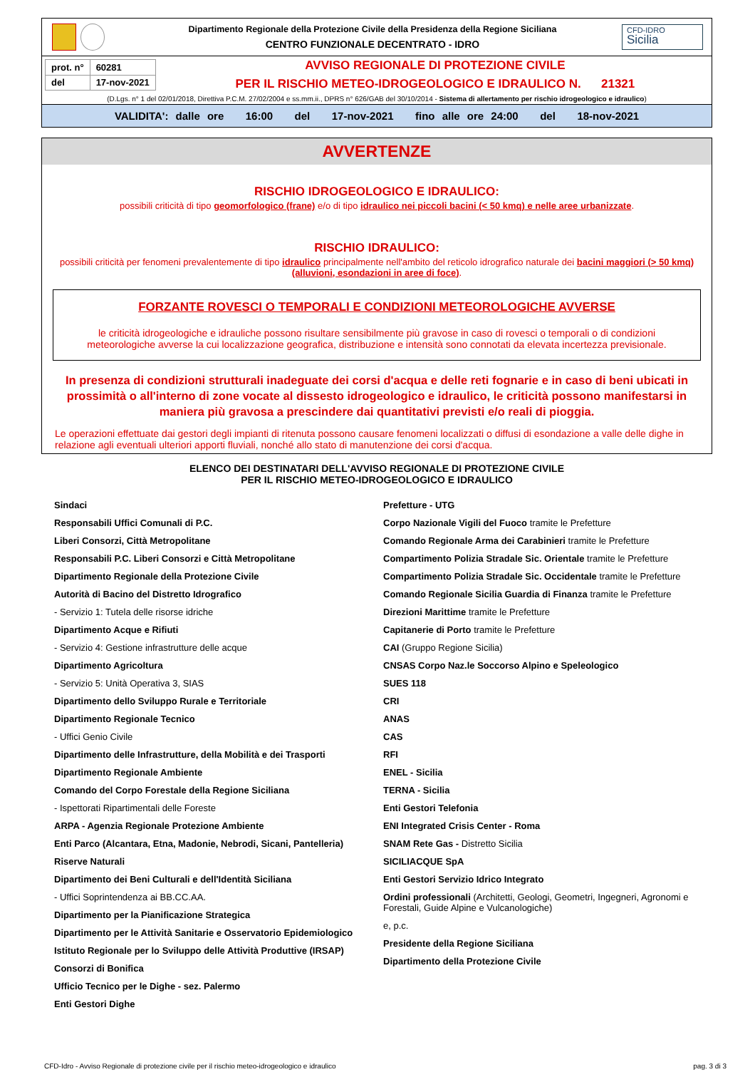Dipartimento Regionale della Protezione Civile della Presidenza della Regione Siciliana
CENTRO FUNZIONALE DECENTRATO - IDRO
CFD-IDRO
Sicilia
| prot. n° | 60281 |
| del | 17-nov-2021 |
AVVISO REGIONALE DI PROTEZIONE CIVILE
PER IL RISCHIO METEO-IDROGEOLOGICO E IDRAULICO N. 21321
(D.Lgs. n° 1 del 02/01/2018, Direttiva P.C.M. 27/02/2004 e ss.mm.ii., DPRS n° 626/GAB del 30/10/2014 - Sistema di allertamento per rischio idrogeologico e idraulico)
VALIDITA': dalle ore 16:00 del 17-nov-2021 fino alle ore 24:00 del 18-nov-2021
AVVERTENZE
RISCHIO IDROGEOLOGICO E IDRAULICO:
possibili criticità di tipo geomorfologico (frane) e/o di tipo idraulico nei piccoli bacini (< 50 kmq) e nelle aree urbanizzate.
RISCHIO IDRAULICO:
possibili criticità per fenomeni prevalentemente di tipo idraulico principalmente nell'ambito del reticolo idrografico naturale dei bacini maggiori (> 50 kmq) (alluvioni, esondazioni in aree di foce).
FORZANTE ROVESCI O TEMPORALI E CONDIZIONI METEOROLOGICHE AVVERSE
le criticità idrogeologiche e idrauliche possono risultare sensibilmente più gravose in caso di rovesci o temporali o di condizioni meteorologiche avverse la cui localizzazione geografica, distribuzione e intensità sono connotati da elevata incertezza previsionale.
In presenza di condizioni strutturali inadeguate dei corsi d'acqua e delle reti fognarie e in caso di beni ubicati in prossimità o all'interno di zone vocate al dissesto idrogeologico e idraulico, le criticità possono manifestarsi in maniera più gravosa a prescindere dai quantitativi previsti e/o reali di pioggia.
Le operazioni effettuate dai gestori degli impianti di ritenuta possono causare fenomeni localizzati o diffusi di esondazione a valle delle dighe in relazione agli eventuali ulteriori apporti fluviali, nonché allo stato di manutenzione dei corsi d'acqua.
ELENCO DEI DESTINATARI DELL'AVVISO REGIONALE DI PROTEZIONE CIVILE
PER IL RISCHIO METEO-IDROGEOLOGICO E IDRAULICO
Sindaci
Responsabili Uffici Comunali di P.C.
Liberi Consorzi, Città Metropolitane
Responsabili P.C. Liberi Consorzi e Città Metropolitane
Dipartimento Regionale della Protezione Civile
Autorità di Bacino del Distretto Idrografico
- Servizio 1: Tutela delle risorse idriche
Dipartimento Acque e Rifiuti
- Servizio 4: Gestione infrastrutture delle acque
Dipartimento Agricoltura
- Servizio 5: Unità Operativa 3, SIAS
Dipartimento dello Sviluppo Rurale e Territoriale
Dipartimento Regionale Tecnico
- Uffici Genio Civile
Dipartimento delle Infrastrutture, della Mobilità e dei Trasporti
Dipartimento Regionale Ambiente
Comando del Corpo Forestale della Regione Siciliana
- Ispettorati Ripartimentali delle Foreste
ARPA - Agenzia Regionale Protezione Ambiente
Enti Parco (Alcantara, Etna, Madonie, Nebrodi, Sicani, Pantelleria)
Riserve Naturali
Dipartimento dei Beni Culturali e dell'Identità Siciliana
- Uffici Soprintendenza ai BB.CC.AA.
Dipartimento per la Pianificazione Strategica
Dipartimento per le Attività Sanitarie e Osservatorio Epidemiologico
Istituto Regionale per lo Sviluppo delle Attività Produttive (IRSAP)
Consorzi di Bonifica
Ufficio Tecnico per le Dighe - sez. Palermo
Enti Gestori Dighe
Prefetture - UTG
Corpo Nazionale Vigili del Fuoco tramite le Prefetture
Comando Regionale Arma dei Carabinieri tramite le Prefetture
Compartimento Polizia Stradale Sic. Orientale tramite le Prefetture
Compartimento Polizia Stradale Sic. Occidentale tramite le Prefetture
Comando Regionale Sicilia Guardia di Finanza tramite le Prefetture
Direzioni Marittime tramite le Prefetture
Capitanerie di Porto tramite le Prefetture
CAI (Gruppo Regione Sicilia)
CNSAS Corpo Naz.le Soccorso Alpino e Speleologico
SUES 118
CRI
ANAS
CAS
RFI
ENEL - Sicilia
TERNA - Sicilia
Enti Gestori Telefonia
ENI Integrated Crisis Center - Roma
SNAM Rete Gas - Distretto Sicilia
SICILIACQUE SpA
Enti Gestori Servizio Idrico Integrato
Ordini professionali (Architetti, Geologi, Geometri, Ingegneri, Agronomi e Forestali, Guide Alpine e Vulcanologiche)
e, p.c.
Presidente della Regione Siciliana
Dipartimento della Protezione Civile
CFD-Idro - Avviso Regionale di protezione civile per il rischio meteo-idrogeologico e idraulico pag. 3 di 3